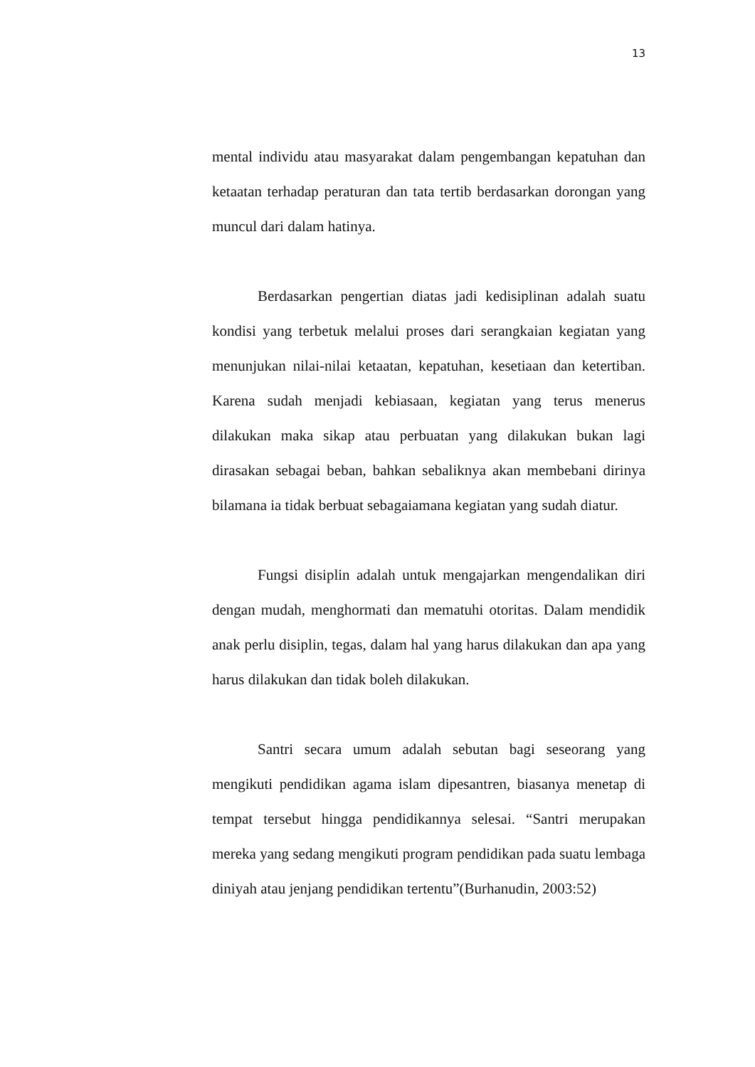13
mental individu atau masyarakat dalam pengembangan kepatuhan dan ketaatan terhadap peraturan dan tata tertib berdasarkan dorongan yang muncul dari dalam hatinya.
Berdasarkan pengertian diatas jadi kedisiplinan adalah suatu kondisi yang terbetuk melalui proses dari serangkaian kegiatan yang menunjukan nilai-nilai ketaatan, kepatuhan, kesetiaan dan ketertiban. Karena sudah menjadi kebiasaan, kegiatan yang terus menerus dilakukan maka sikap atau perbuatan yang dilakukan bukan lagi dirasakan sebagai beban, bahkan sebaliknya akan membebani dirinya bilamana ia tidak berbuat sebagaiamana kegiatan yang sudah diatur.
Fungsi disiplin adalah untuk mengajarkan mengendalikan diri dengan mudah, menghormati dan mematuhi otoritas. Dalam mendidik anak perlu disiplin, tegas, dalam hal yang harus dilakukan dan apa yang harus dilakukan dan tidak boleh dilakukan.
Santri secara umum adalah sebutan bagi seseorang yang mengikuti pendidikan agama islam dipesantren, biasanya menetap di tempat tersebut hingga pendidikannya selesai. “Santri merupakan mereka yang sedang mengikuti program pendidikan pada suatu lembaga diniyah atau jenjang pendidikan tertentu”(Burhanudin, 2003:52)